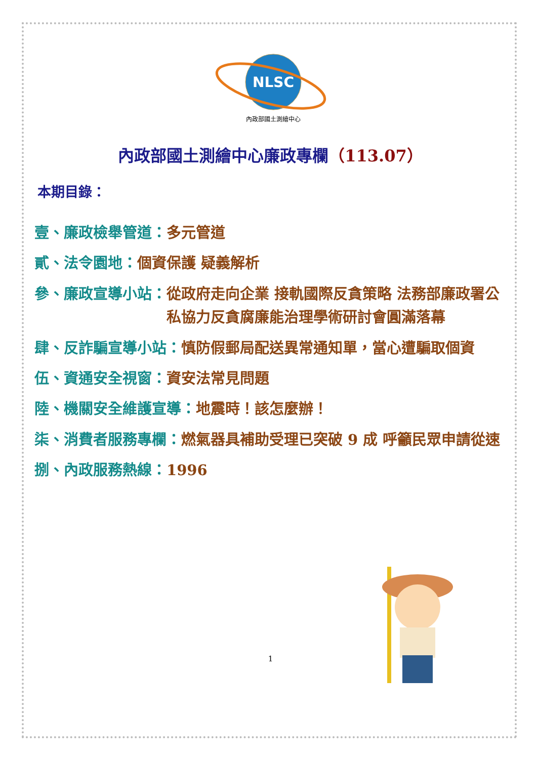NLSC
內政部國土測繪中心
內政部國土測繪中心廉政專欄（113.07）
本期目錄：
壹、廉政檢舉管道： 多元管道
貳、法令園地： 個資保護 疑義解析
參、廉政宣導小站： 從政府走向企業 接軌國際反貪策略 法務部廉政署公私協力反貪腐廉能治理學術研討會圓滿落幕
肆、反詐騙宣導小站： 慎防假郵局配送異常通知單，當心遭騙取個資
伍、資通安全視窗： 資安法常見問題
陸、機關安全維護宣導： 地震時！該怎麼辦！
柒、消費者服務專欄： 燃氣器具補助受理已突破 9 成 呼籲民眾申請從速
捌、內政服務熱線： 1996
1